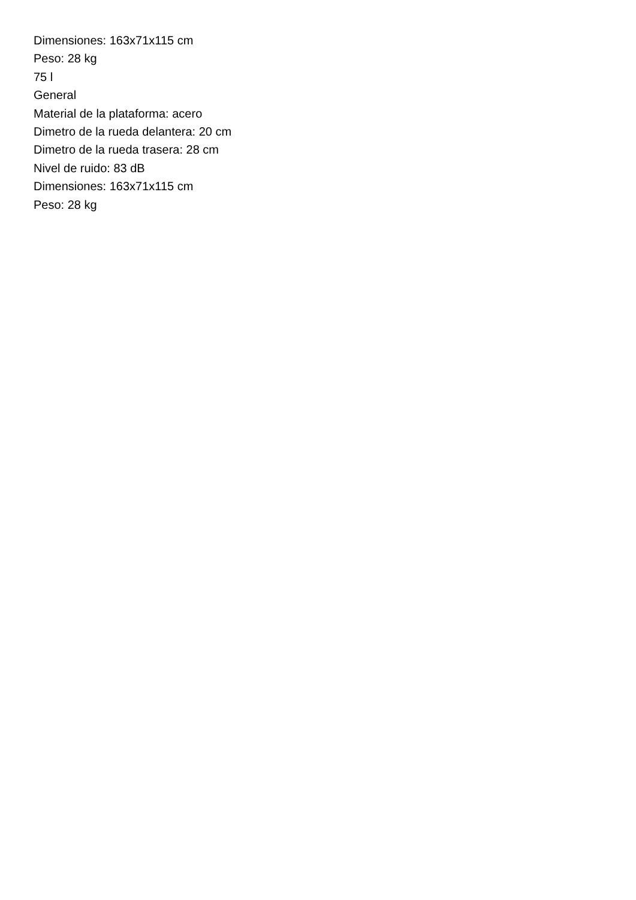Dimensiones: 163x71x115 cm
Peso: 28 kg
75 l
General
Material de la plataforma: acero
Dimetro de la rueda delantera: 20 cm
Dimetro de la rueda trasera: 28 cm
Nivel de ruido: 83 dB
Dimensiones: 163x71x115 cm
Peso: 28 kg